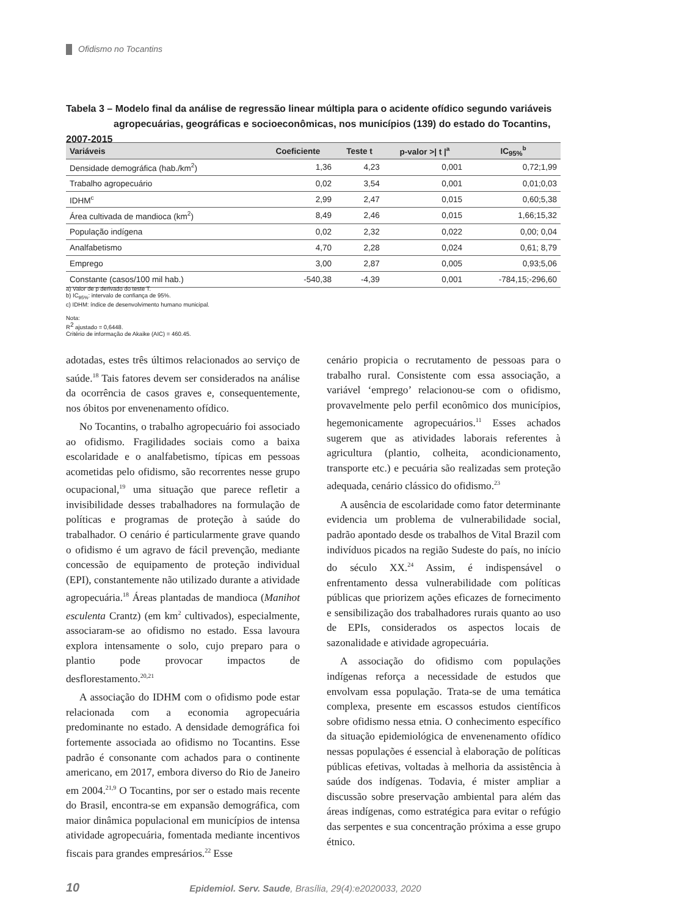Ofidismo no Tocantins
Tabela 3 – Modelo final da análise de regressão linear múltipla para o acidente ofídico segundo variáveis
agropecuárias, geográficas e socioeconômicas, nos municípios (139) do estado do Tocantins, 2007-2015
| Variáveis | Coeficiente | Teste t | p-valor >/ t /<sup>a</sup> | IC<sub>95%</sub><sup>b</sup> |
| --- | --- | --- | --- | --- |
| Densidade demográfica (hab./km<sup>2</sup>) | 1,36 | 4,23 | 0,001 | 0,72;1,99 |
| Trabalho agropecuário | 0,02 | 3,54 | 0,001 | 0,01;0,03 |
| IDHM<sup>c</sup> | 2,99 | 2,47 | 0,015 | 0,60;5,38 |
| Área cultivada de mandioca (km<sup>2</sup>) | 8,49 | 2,46 | 0,015 | 1,66;15,32 |
| População indígena | 0,02 | 2,32 | 0,022 | 0,00; 0,04 |
| Analfabetismo | 4,70 | 2,28 | 0,024 | 0,61; 8,79 |
| Emprego | 3,00 | 2,87 | 0,005 | 0,93;5,06 |
| Constante (casos/100 mil hab.) | -540,38 | -4,39 | 0,001 | -784,15;-296,60 |
a) Valor de p derivado do teste T.
b) IC<sub>95%</sub>: intervalo de confiança de 95%.
c) IDHM: índice de desenvolvimento humano municipal.
Nota:
R<sup>2</sup> ajustado = 0,6448.
Critério de informação de Akaike (AIC) = 460.45.
adotadas, estes três últimos relacionados ao serviço de saúde.<sup>18</sup> Tais fatores devem ser considerados na análise da ocorrência de casos graves e, consequentemente, nos óbitos por envenenamento ofídico.
No Tocantins, o trabalho agropecuário foi associado ao ofidismo. Fragilidades sociais como a baixa escolaridade e o analfabetismo, típicas em pessoas acometidas pelo ofidismo, são recorrentes nesse grupo ocupacional,<sup>19</sup> uma situação que parece refletir a invisibilidade desses trabalhadores na formulação de políticas e programas de proteção à saúde do trabalhador. O cenário é particularmente grave quando o ofidismo é um agravo de fácil prevenção, mediante concessão de equipamento de proteção individual (EPI), constantemente não utilizado durante a atividade agropecuária.<sup>18</sup> Áreas plantadas de mandioca (Manihot esculenta Crantz) (em km<sup>2</sup> cultivados), especialmente, associaram-se ao ofidismo no estado. Essa lavoura explora intensamente o solo, cujo preparo para o plantio pode provocar impactos de desflorestamento.<sup>20,21</sup>
A associação do IDHM com o ofidismo pode estar relacionada com a economia agropecuária predominante no estado. A densidade demográfica foi fortemente associada ao ofidismo no Tocantins. Esse padrão é consonante com achados para o continente americano, em 2017, embora diverso do Rio de Janeiro em 2004.<sup>21,9</sup> O Tocantins, por ser o estado mais recente do Brasil, encontra-se em expansão demográfica, com maior dinâmica populacional em municípios de intensa atividade agropecuária, fomentada mediante incentivos fiscais para grandes empresários.<sup>22</sup> Esse
cenário propicia o recrutamento de pessoas para o trabalho rural. Consistente com essa associação, a variável ‘emprego’ relacionou-se com o ofidismo, provavelmente pelo perfil econômico dos municípios, hegemonicamente agropecuários.<sup>11</sup> Esses achados sugerem que as atividades laborais referentes à agricultura (plantio, colheita, acondicionamento, transporte etc.) e pecuária são realizadas sem proteção adequada, cenário clássico do ofidismo.<sup>23</sup>
A ausência de escolaridade como fator determinante evidencia um problema de vulnerabilidade social, padrão apontado desde os trabalhos de Vital Brazil com indivíduos picados na região Sudeste do país, no início do século XX.<sup>24</sup> Assim, é indispensável o enfrentamento dessa vulnerabilidade com políticas públicas que priorizem ações eficazes de fornecimento e sensibilização dos trabalhadores rurais quanto ao uso de EPIs, considerados os aspectos locais de sazonalidade e atividade agropecuária.
A associação do ofidismo com populações indígenas reforça a necessidade de estudos que envolvam essa população. Trata-se de uma temática complexa, presente em escassos estudos científicos sobre ofidismo nessa etnia. O conhecimento específico da situação epidemiológica de envenenamento ofídico nessas populações é essencial à elaboração de políticas públicas efetivas, voltadas à melhoria da assistência à saúde dos indígenas. Todavia, é mister ampliar a discussão sobre preservação ambiental para além das áreas indígenas, como estratégica para evitar o refúgio das serpentes e sua concentração próxima a esse grupo étnico.
10 Epidemiol. Serv. Saude, Brasília, 29(4):e2020033, 2020